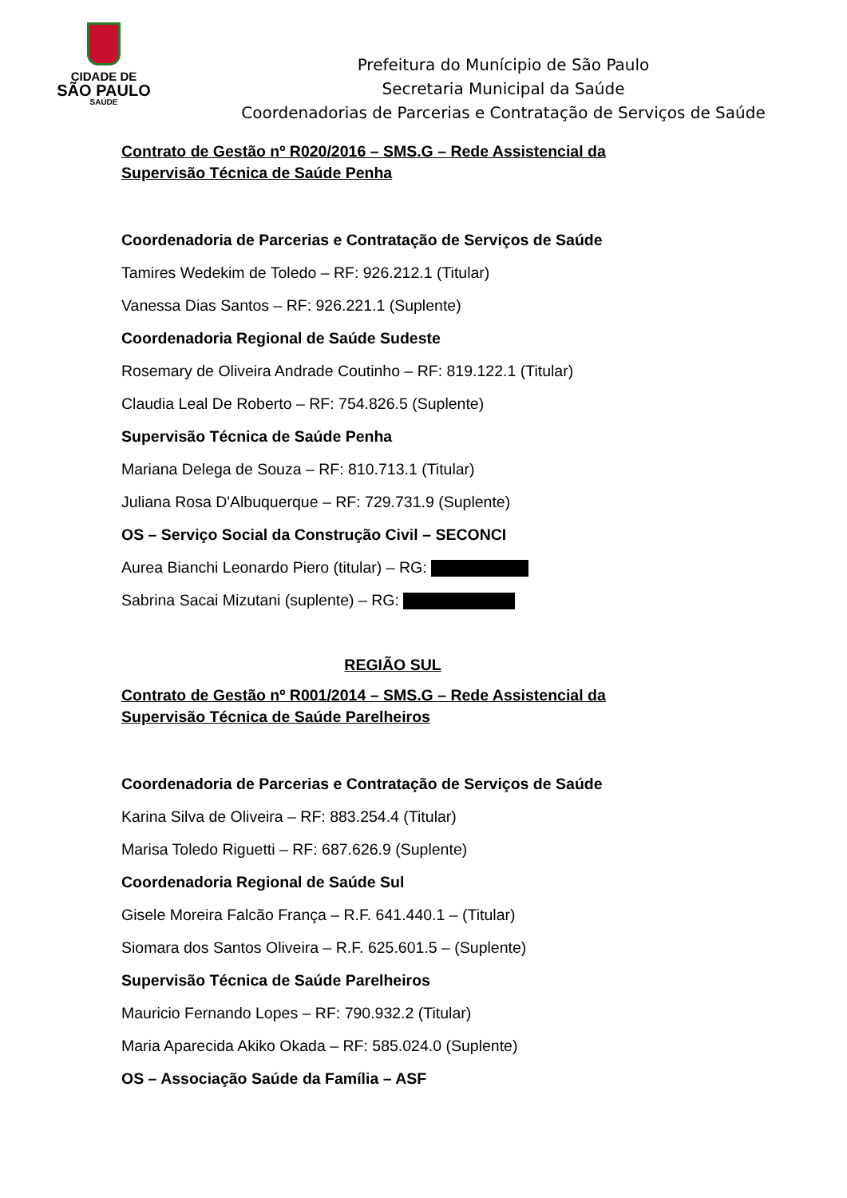CIDADE DE
SÃO PAULO
SAÚDE
Prefeitura do Munícipio de São Paulo
Secretaria Municipal da Saúde
Coordenadorias de Parcerias e Contratação de Serviços de Saúde
Contrato de Gestão nº R020/2016 – SMS.G – Rede Assistencial da Supervisão Técnica de Saúde Penha
Coordenadoria de Parcerias e Contratação de Serviços de Saúde
Tamires Wedekim de Toledo – RF: 926.212.1 (Titular)
Vanessa Dias Santos – RF: 926.221.1 (Suplente)
Coordenadoria Regional de Saúde Sudeste
Rosemary de Oliveira Andrade Coutinho – RF: 819.122.1 (Titular)
Claudia Leal De Roberto – RF: 754.826.5 (Suplente)
Supervisão Técnica de Saúde Penha
Mariana Delega de Souza – RF: 810.713.1 (Titular)
Juliana Rosa D'Albuquerque – RF: 729.731.9 (Suplente)
OS – Serviço Social da Construção Civil – SECONCI
Aurea Bianchi Leonardo Piero (titular) – RG:
Sabrina Sacai Mizutani (suplente) – RG:
REGIÃO SUL
Contrato de Gestão nº R001/2014 – SMS.G – Rede Assistencial da Supervisão Técnica de Saúde Parelheiros
Coordenadoria de Parcerias e Contratação de Serviços de Saúde
Karina Silva de Oliveira – RF: 883.254.4 (Titular)
Marisa Toledo Riguetti – RF: 687.626.9 (Suplente)
Coordenadoria Regional de Saúde Sul
Gisele Moreira Falcão França – R.F. 641.440.1 – (Titular)
Siomara dos Santos Oliveira – R.F. 625.601.5 – (Suplente)
Supervisão Técnica de Saúde Parelheiros
Mauricio Fernando Lopes – RF: 790.932.2 (Titular)
Maria Aparecida Akiko Okada – RF: 585.024.0 (Suplente)
OS – Associação Saúde da Família – ASF